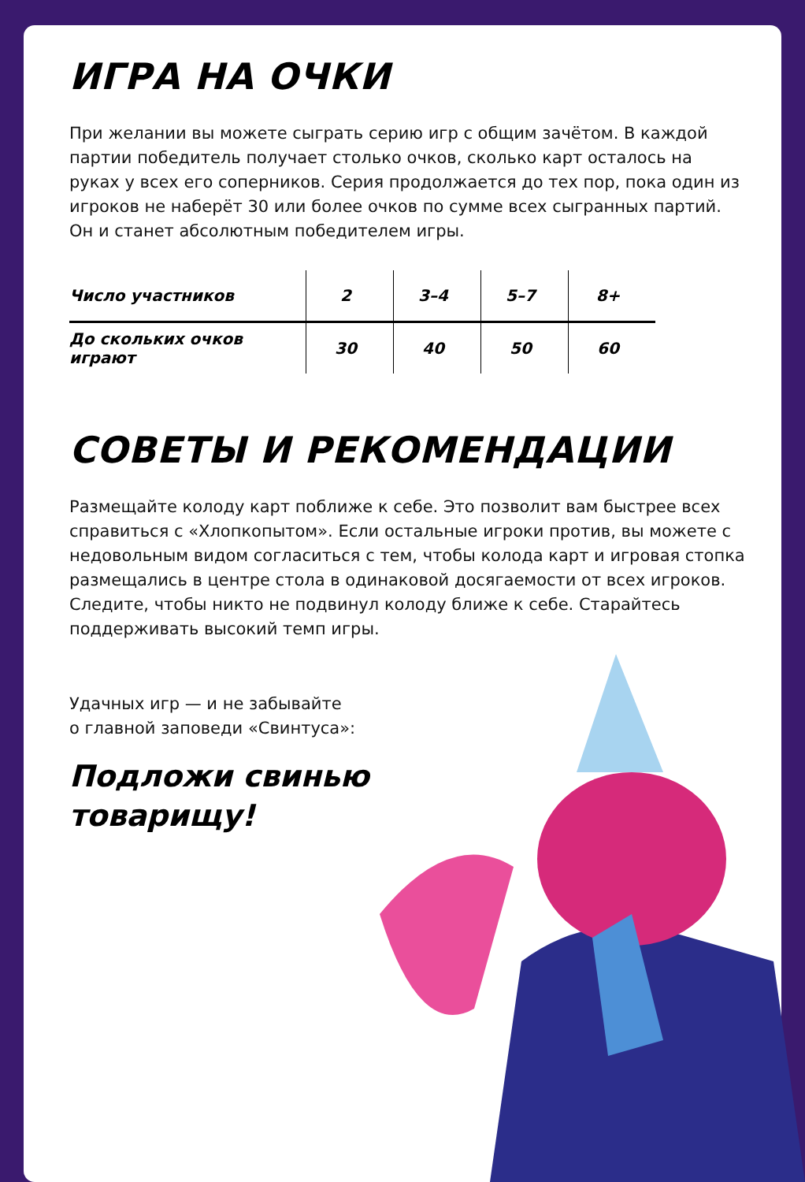ИГРА НА ОЧКИ
При желании вы можете сыграть серию игр с общим зачётом. В каждой партии победитель получает столько очков, сколько карт осталось на руках у всех его соперников. Серия продолжается до тех пор, пока один из игроков не наберёт 30 или более очков по сумме всех сыгранных партий. Он и станет абсолютным победителем игры.
| Число участников | 2 | 3–4 | 5–7 | 8+ |
| До скольких очков играют | 30 | 40 | 50 | 60 |
СОВЕТЫ И РЕКОМЕНДАЦИИ
Размещайте колоду карт поближе к себе. Это позволит вам быстрее всех справиться с «Хлопкопытом». Если остальные игроки против, вы можете с недовольным видом согласиться с тем, чтобы колода карт и игровая стопка размещались в центре стола в одинаковой досягаемости от всех игроков. Следите, чтобы никто не подвинул колоду ближе к себе. Старайтесь поддерживать высокий темп игры.
Удачных игр — и не забывайте
о главной заповеди «Свинтуса»:
Подложи свинью
товарищу!